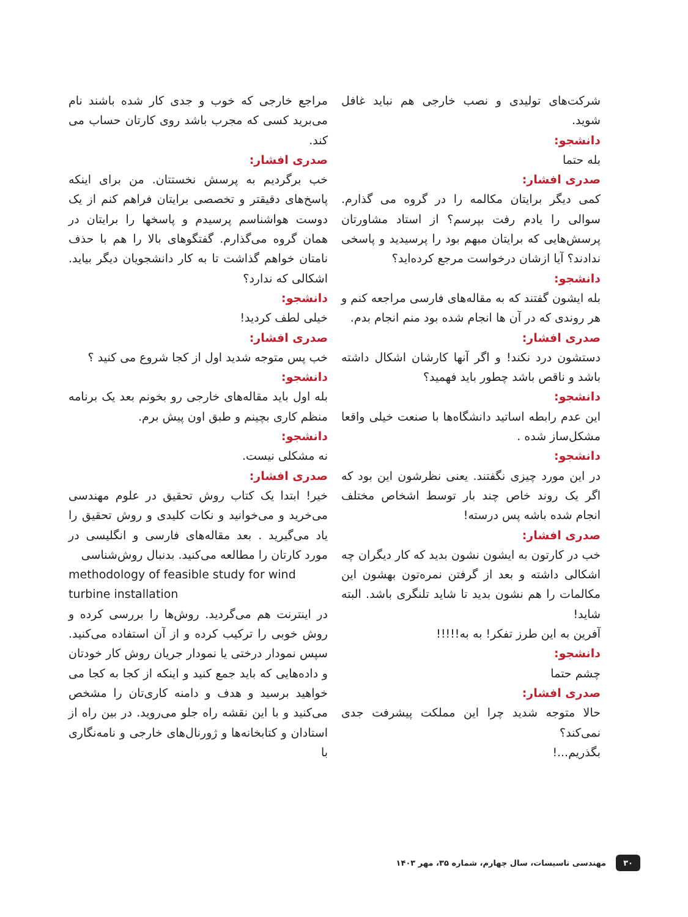مراجع خارجی که خوب و جدی کار شده باشند نام می‌برید کسی که مجرب باشد روی کارتان حساب می کند.
صدری افشار:
خب برگردیم به پرسش نخستتان. من برای اینکه پاسخ‌های دقیقتر و تخصصی برایتان فراهم کنم از یک دوست هواشناسم پرسیدم و پاسخها را برایتان در همان گروه می‌گذارم. گفتگوهای بالا را هم با حذف نامتان خواهم گذاشت تا به کار دانشجویان دیگر بیاید. اشکالی که ندارد؟
دانشجو:
خیلی لطف کردید!
صدری افشار:
خب پس متوجه شدید اول از کجا شروع می کنید ؟
دانشجو:
بله اول باید مقاله‌های خارجی رو بخونم بعد یک برنامه منظم کاری بچینم و طبق اون پیش برم.
دانشجو:
نه مشکلی نیست.
صدری افشار:
خیر! ابتدا یک کتاب روش تحقیق در علوم مهندسی می‌خرید و می‌خوانید و نکات کلیدی و روش تحقیق را یاد می‌گیرید . بعد مقاله‌های فارسی و انگلیسی در مورد کارتان را مطالعه می‌کنید. بدنبال روش‌شناسی
methodology of feasible study for wind turbine installation
در اینترنت هم می‌گردید. روش‌ها را بررسی کرده و روش خوبی را ترکیب کرده و از آن استفاده می‌کنید. سپس نمودار درختی یا نمودار جریان روش کار خودتان و داده‌هایی که باید جمع کنید و اینکه از کجا به کجا می خواهید برسید و هدف و دامنه کاری‌تان را مشخص می‌کنید و با این نقشه راه جلو می‌روید. در بین راه از استادان و کتابخانه‌ها و ژورنال‌های خارجی و نامه‌نگاری با
شرکت‌های تولیدی و نصب خارجی هم نباید غافل شوید.
دانشجو:
بله حتما
صدری افشار:
کمی دیگر برایتان مکالمه را در گروه می گذارم. سوالی را یادم رفت بپرسم؟ از استاد مشاورتان پرسش‌هایی که برایتان مبهم بود را پرسیدید و پاسخی ندادند؟ آیا ازشان درخواست مرجع کرده‌اید؟
دانشجو:
بله ایشون گفتند که به مقاله‌های فارسی مراجعه کنم و هر روندی که در آن ها انجام شده بود منم انجام بدم.
صدری افشار:
دستشون درد نکند! و اگر آنها کارشان اشکال داشته باشد و ناقص باشد چطور باید فهمید؟
دانشجو:
این عدم رابطه اساتید دانشگاه‌ها با صنعت خیلی واقعا مشکل‌ساز شده .
دانشجو:
در این مورد چیزی نگفتند. یعنی نظرشون این بود که اگر یک روند خاص چند بار توسط اشخاص مختلف انجام شده باشه پس درسته!
صدری افشار:
خب در کارتون به ایشون نشون بدید که کار دیگران چه اشکالی داشته و بعد از گرفتن نمره‌تون بهشون این مکالمات را هم نشون بدید تا شاید تلنگری باشد. البته شاید!
آفرین به این طرز تفکر! به به!!!!!
دانشجو:
چشم حتما
صدری افشار:
حالا متوجه شدید چرا این مملکت پیشرفت جدی نمی‌کند؟
بگذریم...!
۳۰ مهندسی تاسیسات، سال چهارم، شماره ۳۵، مهر ۱۴۰۳